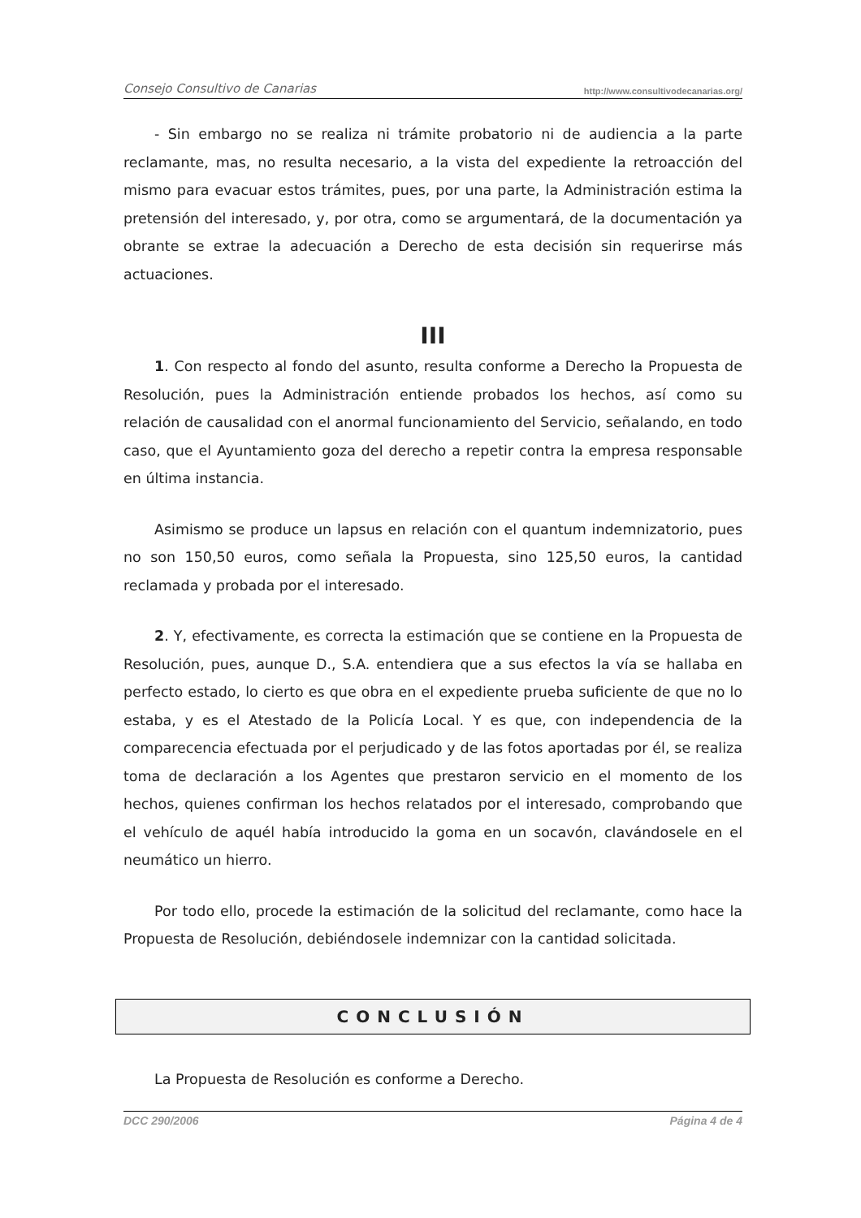Consejo Consultivo de Canarias http://www.consultivodecanarias.org/
- Sin embargo no se realiza ni trámite probatorio ni de audiencia a la parte reclamante, mas, no resulta necesario, a la vista del expediente la retroacción del mismo para evacuar estos trámites, pues, por una parte, la Administración estima la pretensión del interesado, y, por otra, como se argumentará, de la documentación ya obrante se extrae la adecuación a Derecho de esta decisión sin requerirse más actuaciones.
III
1. Con respecto al fondo del asunto, resulta conforme a Derecho la Propuesta de Resolución, pues la Administración entiende probados los hechos, así como su relación de causalidad con el anormal funcionamiento del Servicio, señalando, en todo caso, que el Ayuntamiento goza del derecho a repetir contra la empresa responsable en última instancia.
Asimismo se produce un lapsus en relación con el quantum indemnizatorio, pues no son 150,50 euros, como señala la Propuesta, sino 125,50 euros, la cantidad reclamada y probada por el interesado.
2. Y, efectivamente, es correcta la estimación que se contiene en la Propuesta de Resolución, pues, aunque D., S.A. entendiera que a sus efectos la vía se hallaba en perfecto estado, lo cierto es que obra en el expediente prueba suficiente de que no lo estaba, y es el Atestado de la Policía Local. Y es que, con independencia de la comparecencia efectuada por el perjudicado y de las fotos aportadas por él, se realiza toma de declaración a los Agentes que prestaron servicio en el momento de los hechos, quienes confirman los hechos relatados por el interesado, comprobando que el vehículo de aquél había introducido la goma en un socavón, clavándosele en el neumático un hierro.
Por todo ello, procede la estimación de la solicitud del reclamante, como hace la Propuesta de Resolución, debiéndosele indemnizar con la cantidad solicitada.
CONCLUSIÓN
La Propuesta de Resolución es conforme a Derecho.
DCC 290/2006 Página 4 de 4